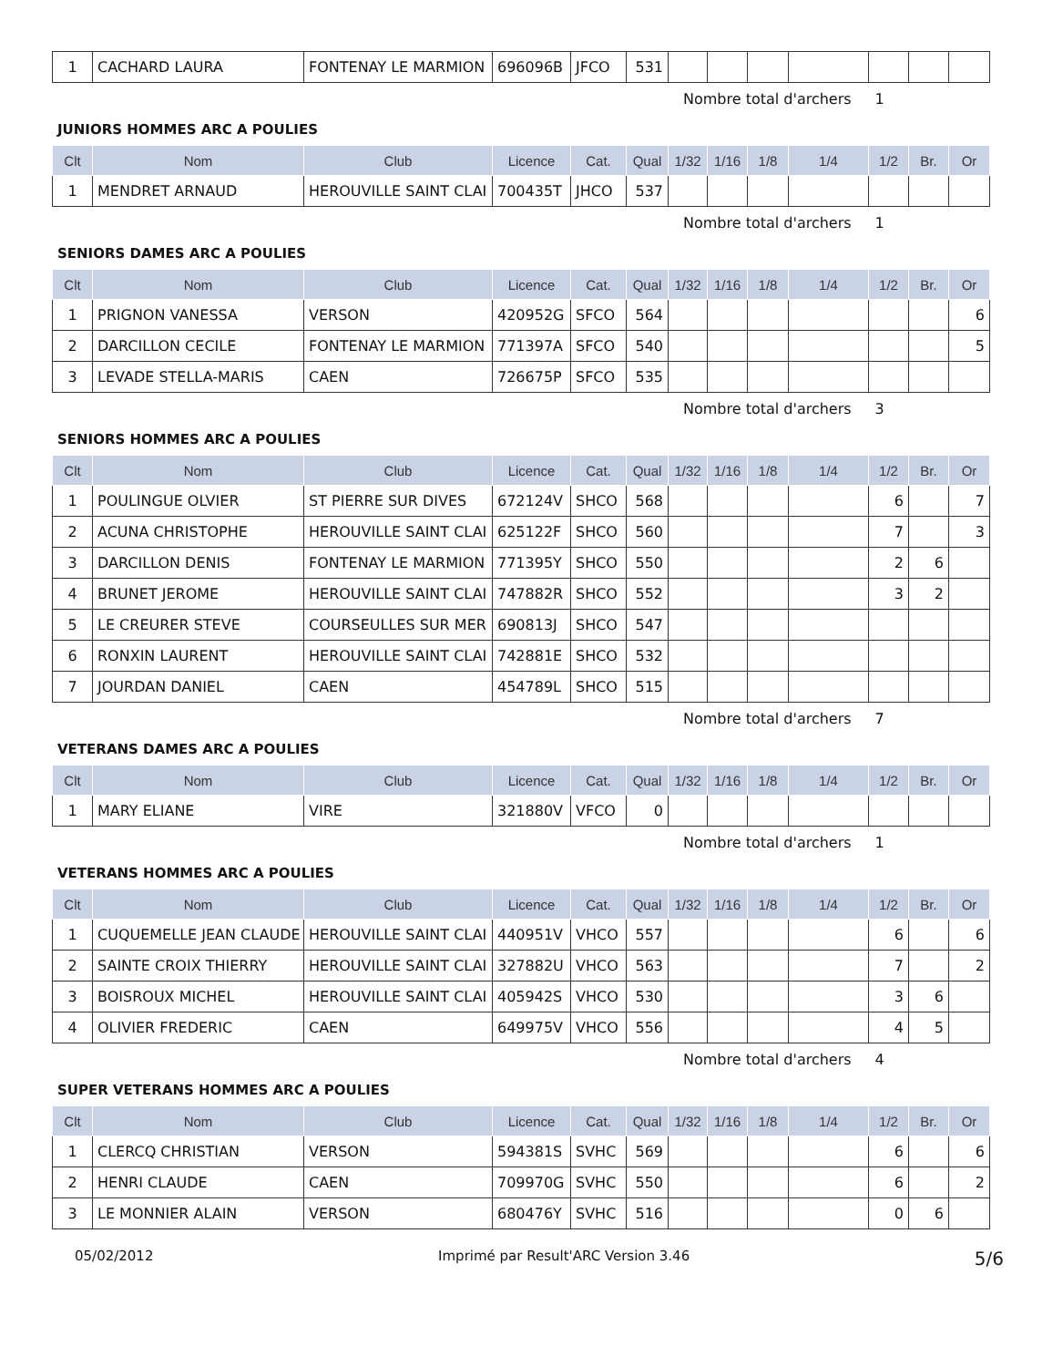| 1 | CACHARD LAURA | FONTENAY LE MARMION | 696096B | JFCO | 531 | | | | | | | |
Nombre total d'archers 1
JUNIORS HOMMES ARC A POULIES
| Clt | Nom | Club | Licence | Cat. | Qual | 1/32 | 1/16 | 1/8 | 1/4 | 1/2 | Br. | Or |
| --- | --- | --- | --- | --- | --- | --- | --- | --- | --- | --- | --- | --- |
| 1 | MENDRET ARNAUD | HEROUVILLE SAINT CLAI | 700435T | JHCO | 537 | | | | | | | |
Nombre total d'archers 1
SENIORS DAMES ARC A POULIES
| Clt | Nom | Club | Licence | Cat. | Qual | 1/32 | 1/16 | 1/8 | 1/4 | 1/2 | Br. | Or |
| --- | --- | --- | --- | --- | --- | --- | --- | --- | --- | --- | --- | --- |
| 1 | PRIGNON VANESSA | VERSON | 420952G | SFCO | 564 | | | | | | | 6 |
| 2 | DARCILLON CECILE | FONTENAY LE MARMION | 771397A | SFCO | 540 | | | | | | | 5 |
| 3 | LEVADE STELLA-MARIS | CAEN | 726675P | SFCO | 535 | | | | | | | |
Nombre total d'archers 3
SENIORS HOMMES ARC A POULIES
| Clt | Nom | Club | Licence | Cat. | Qual | 1/32 | 1/16 | 1/8 | 1/4 | 1/2 | Br. | Or |
| --- | --- | --- | --- | --- | --- | --- | --- | --- | --- | --- | --- | --- |
| 1 | POULINGUE OLVIER | ST PIERRE SUR DIVES | 672124V | SHCO | 568 | | | | | 6 | | 7 |
| 2 | ACUNA CHRISTOPHE | HEROUVILLE SAINT CLAI | 625122F | SHCO | 560 | | | | | 7 | | 3 |
| 3 | DARCILLON DENIS | FONTENAY LE MARMION | 771395Y | SHCO | 550 | | | | | 2 | 6 | |
| 4 | BRUNET JEROME | HEROUVILLE SAINT CLAI | 747882R | SHCO | 552 | | | | | 3 | 2 | |
| 5 | LE CREURER STEVE | COURSEULLES SUR MER | 690813J | SHCO | 547 | | | | | | | |
| 6 | RONXIN LAURENT | HEROUVILLE SAINT CLAI | 742881E | SHCO | 532 | | | | | | | |
| 7 | JOURDAN DANIEL | CAEN | 454789L | SHCO | 515 | | | | | | | |
Nombre total d'archers 7
VETERANS DAMES ARC A POULIES
| Clt | Nom | Club | Licence | Cat. | Qual | 1/32 | 1/16 | 1/8 | 1/4 | 1/2 | Br. | Or |
| --- | --- | --- | --- | --- | --- | --- | --- | --- | --- | --- | --- | --- |
| 1 | MARY ELIANE | VIRE | 321880V | VFCO | 0 | | | | | | | |
Nombre total d'archers 1
VETERANS HOMMES ARC A POULIES
| Clt | Nom | Club | Licence | Cat. | Qual | 1/32 | 1/16 | 1/8 | 1/4 | 1/2 | Br. | Or |
| --- | --- | --- | --- | --- | --- | --- | --- | --- | --- | --- | --- | --- |
| 1 | CUQUEMELLE JEAN CLAUDE | HEROUVILLE SAINT CLAI | 440951V | VHCO | 557 | | | | | 6 | | 6 |
| 2 | SAINTE CROIX THIERRY | HEROUVILLE SAINT CLAI | 327882U | VHCO | 563 | | | | | 7 | | 2 |
| 3 | BOISROUX MICHEL | HEROUVILLE SAINT CLAI | 405942S | VHCO | 530 | | | | | 3 | 6 | |
| 4 | OLIVIER FREDERIC | CAEN | 649975V | VHCO | 556 | | | | | 4 | 5 | |
Nombre total d'archers 4
SUPER VETERANS HOMMES ARC A POULIES
| Clt | Nom | Club | Licence | Cat. | Qual | 1/32 | 1/16 | 1/8 | 1/4 | 1/2 | Br. | Or |
| --- | --- | --- | --- | --- | --- | --- | --- | --- | --- | --- | --- | --- |
| 1 | CLERCQ CHRISTIAN | VERSON | 594381S | SVHC | 569 | | | | | 6 | | 6 |
| 2 | HENRI CLAUDE | CAEN | 709970G | SVHC | 550 | | | | | 6 | | 2 |
| 3 | LE MONNIER ALAIN | VERSON | 680476Y | SVHC | 516 | | | | | 0 | 6 | |
05/02/2012 Imprimé par Result'ARC Version 3.46 5/6